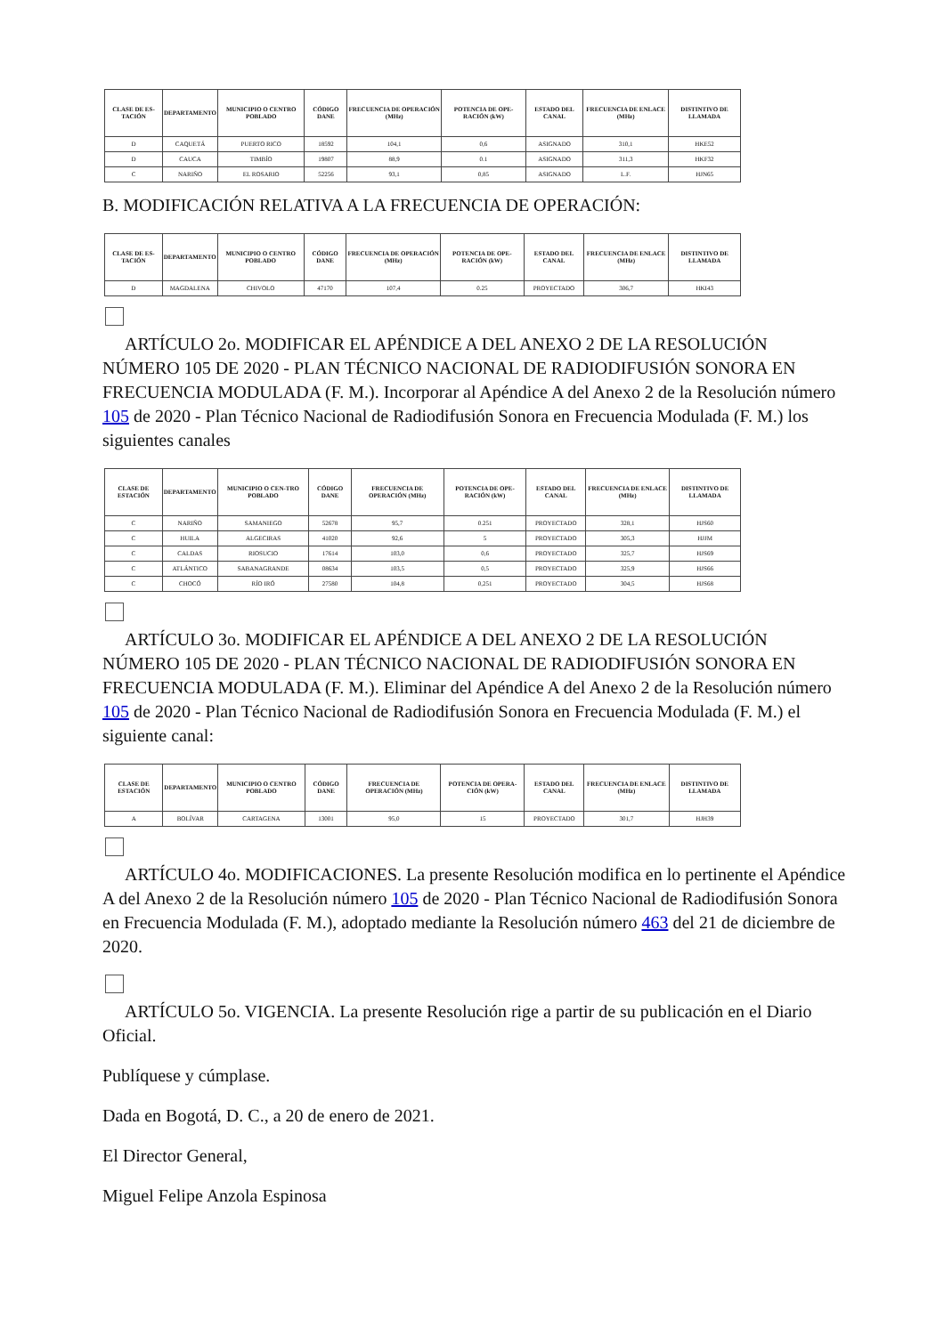| CLASE DE ES-TACIÓN | DEPARTAMENTO | MUNICIPIO O CENTRO POBLADO | CÓDIGO DANE | FRECUENCIA DE OPERACIÓN (MHz) | POTENCIA DE OPE-RACIÓN (kW) | ESTADO DEL CANAL | FRECUENCIA DE ENLACE (MHz) | DISTINTIVO DE LLAMADA |
| --- | --- | --- | --- | --- | --- | --- | --- | --- |
| D | CAQUETÁ | PUERTO RICO | 18592 | 104,1 | 0,6 | ASIGNADO | 310,1 | HKE52 |
| D | CAUCA | TIMBÍO | 19807 | 88,9 | 0.1 | ASIGNADO | 311,3 | HKF32 |
| C | NARIÑO | EL ROSARIO | 52256 | 93,1 | 0,85 | ASIGNADO | L.F. | HJN65 |
B. MODIFICACIÓN RELATIVA A LA FRECUENCIA DE OPERACIÓN:
| CLASE DE ES-TACIÓN | DEPARTAMENTO | MUNICIPIO O CENTRO POBLADO | CÓDIGO DANE | FRECUENCIA DE OPERACIÓN (MHz) | POTENCIA DE OPE-RACIÓN (kW) | ESTADO DEL CANAL | FRECUENCIA DE ENLACE (MHz) | DISTINTIVO DE LLAMADA |
| --- | --- | --- | --- | --- | --- | --- | --- | --- |
| D | MAGDALENA | CHIVOLO | 47170 | 107,4 | 0.25 | PROYECTADO | 306,7 | HKI43 |
ARTÍCULO 2o. MODIFICAR EL APÉNDICE A DEL ANEXO 2 DE LA RESOLUCIÓN NÚMERO 105 DE 2020 - PLAN TÉCNICO NACIONAL DE RADIODIFUSIÓN SONORA EN FRECUENCIA MODULADA (F. M.). Incorporar al Apéndice A del Anexo 2 de la Resolución número 105 de 2020 - Plan Técnico Nacional de Radiodifusión Sonora en Frecuencia Modulada (F. M.) los siguientes canales
| CLASE DE ESTACIÓN | DEPARTAMENTO | MUNICIPIO O CEN-TRO POBLADO | CÓDIGO DANE | FRECUENCIA DE OPERACIÓN (MHz) | POTENCIA DE OPE-RACIÓN (kW) | ESTADO DEL CANAL | FRECUENCIA DE ENLACE (MHz) | DISTINTIVO DE LLAMADA |
| --- | --- | --- | --- | --- | --- | --- | --- | --- |
| C | NARIÑO | SAMANIEGO | 52678 | 95,7 | 0.251 | PROYECTADO | 328,1 | HJS60 |
| C | HUILA | ALGECIRAS | 41020 | 92,6 | 5 | PROYECTADO | 305,3 | HJJM |
| C | CALDAS | RIOSUCIO | 17614 | 103,0 | 0,6 | PROYECTADO | 325,7 | HJS69 |
| C | ATLÁNTICO | SABANAGRANDE | 08634 | 103,5 | 0,5 | PROYECTADO | 325,9 | HJS66 |
| C | CHOCÓ | RÍO IRÓ | 27580 | 104,8 | 0,251 | PROYECTADO | 304,5 | HJS68 |
ARTÍCULO 3o. MODIFICAR EL APÉNDICE A DEL ANEXO 2 DE LA RESOLUCIÓN NÚMERO 105 DE 2020 - PLAN TÉCNICO NACIONAL DE RADIODIFUSIÓN SONORA EN FRECUENCIA MODULADA (F. M.). Eliminar del Apéndice A del Anexo 2 de la Resolución número 105 de 2020 - Plan Técnico Nacional de Radiodifusión Sonora en Frecuencia Modulada (F. M.) el siguiente canal:
| CLASE DE ESTACIÓN | DEPARTAMENTO | MUNICIPIO O CENTRO POBLADO | CÓDIGO DANE | FRECUENCIA DE OPERACIÓN (MHz) | POTENCIA DE OPERA-CIÓN (kW) | ESTADO DEL CANAL | FRECUENCIA DE ENLACE (MHz) | DISTINTIVO DE LLAMADA |
| --- | --- | --- | --- | --- | --- | --- | --- | --- |
| A | BOLÍVAR | CARTAGENA | 13001 | 95,0 | 15 | PROYECTADO | 301,7 | HJH39 |
ARTÍCULO 4o. MODIFICACIONES. La presente Resolución modifica en lo pertinente el Apéndice A del Anexo 2 de la Resolución número 105 de 2020 - Plan Técnico Nacional de Radiodifusión Sonora en Frecuencia Modulada (F. M.), adoptado mediante la Resolución número 463 del 21 de diciembre de 2020.
ARTÍCULO 5o. VIGENCIA. La presente Resolución rige a partir de su publicación en el Diario Oficial.
Publíquese y cúmplase.
Dada en Bogotá, D. C., a 20 de enero de 2021.
El Director General,
Miguel Felipe Anzola Espinosa